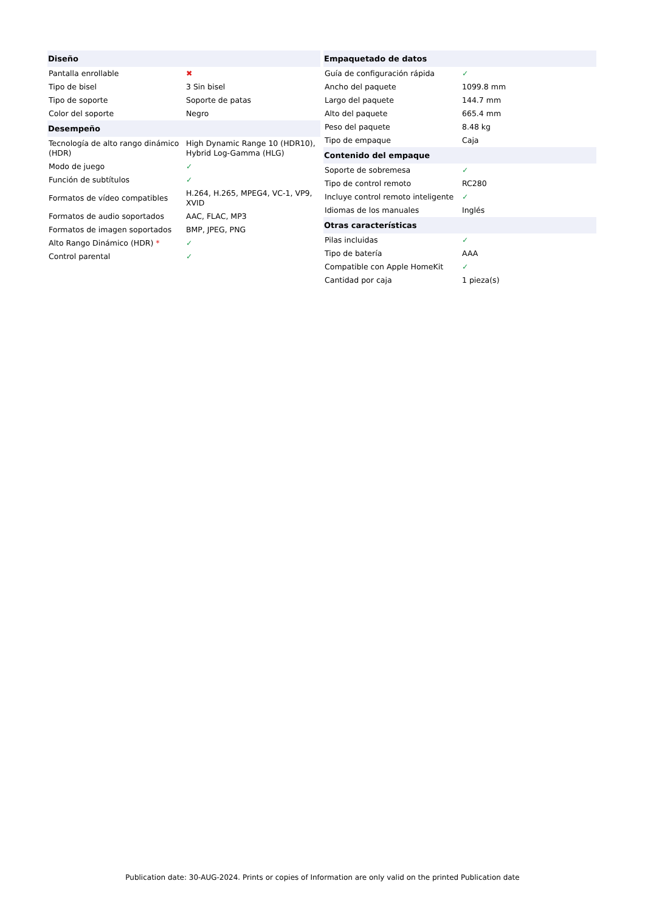| Diseño | |
| --- | --- |
| Pantalla enrollable | ✖ |
| Tipo de bisel | 3 Sin bisel |
| Tipo de soporte | Soporte de patas |
| Color del soporte | Negro |
| Desempeño | |
| Tecnología de alto rango dinámico (HDR) | High Dynamic Range 10 (HDR10), Hybrid Log-Gamma (HLG) |
| Modo de juego | ✓ |
| Función de subtítulos | ✓ |
| Formatos de vídeo compatibles | H.264, H.265, MPEG4, VC-1, VP9, XVID |
| Formatos de audio soportados | AAC, FLAC, MP3 |
| Formatos de imagen soportados | BMP, JPEG, PNG |
| Alto Rango Dinámico (HDR) * | ✓ |
| Control parental | ✓ |
| Empaquetado de datos | |
| --- | --- |
| Guía de configuración rápida | ✓ |
| Ancho del paquete | 1099.8 mm |
| Largo del paquete | 144.7 mm |
| Alto del paquete | 665.4 mm |
| Peso del paquete | 8.48 kg |
| Tipo de empaque | Caja |
| Contenido del empaque | |
| Soporte de sobremesa | ✓ |
| Tipo de control remoto | RC280 |
| Incluye control remoto inteligente | ✓ |
| Idiomas de los manuales | Inglés |
| Otras características | |
| Pilas incluidas | ✓ |
| Tipo de batería | AAA |
| Compatible con Apple HomeKit | ✓ |
| Cantidad por caja | 1 pieza(s) |
Publication date: 30-AUG-2024. Prints or copies of Information are only valid on the printed Publication date